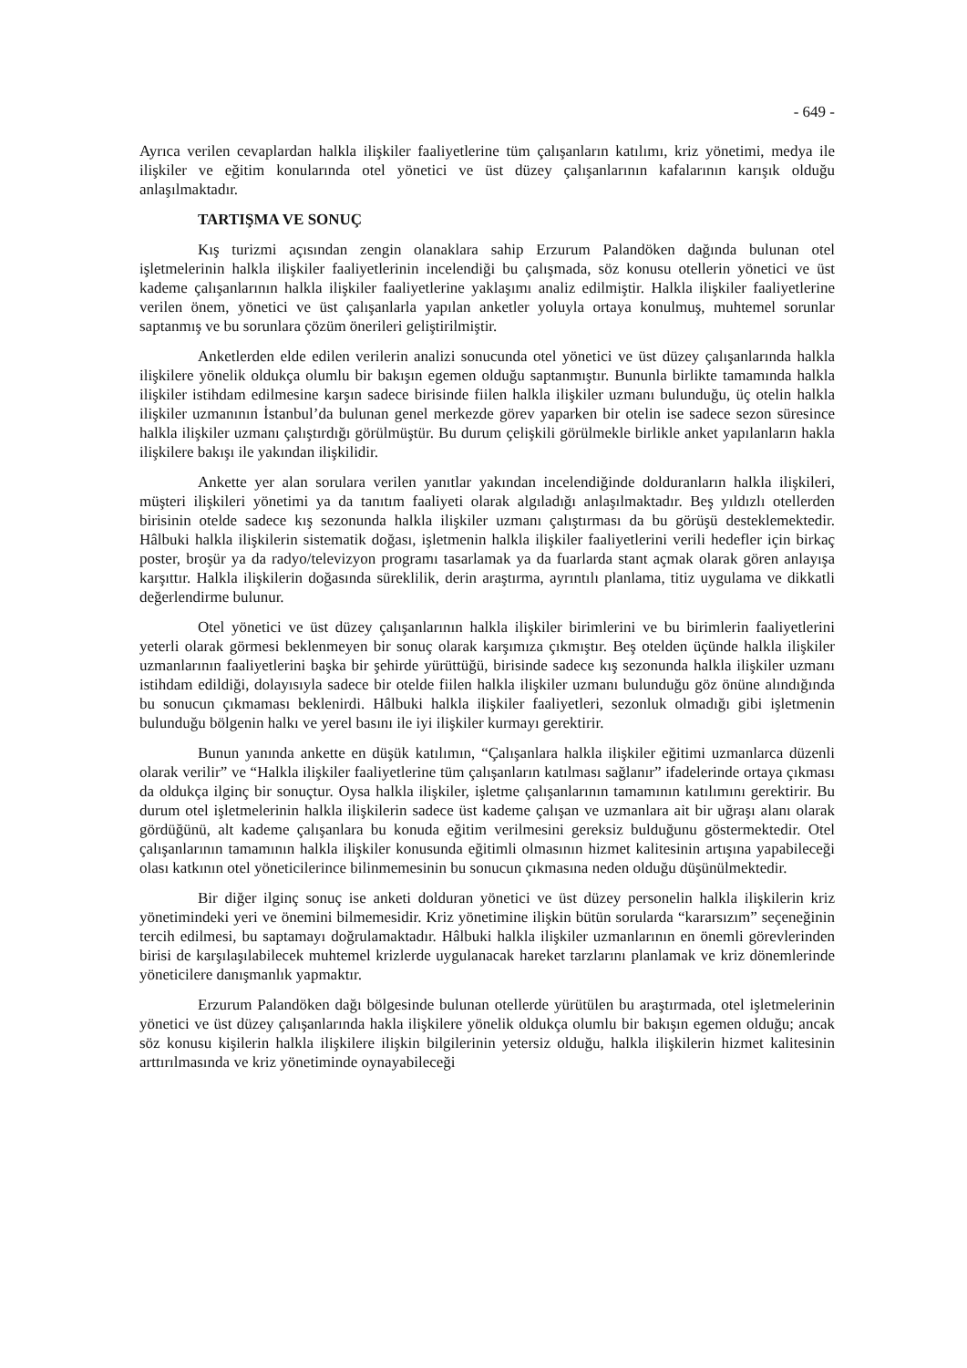- 649 -
Ayrıca verilen cevaplardan halkla ilişkiler faaliyetlerine tüm çalışanların katılımı, kriz yönetimi, medya ile ilişkiler ve eğitim konularında otel yönetici ve üst düzey çalışanlarının kafalarının karışık olduğu anlaşılmaktadır.
TARTIŞMA VE SONUÇ
Kış turizmi açısından zengin olanaklara sahip Erzurum Palandöken dağında bulunan otel işletmelerinin halkla ilişkiler faaliyetlerinin incelendiği bu çalışmada, söz konusu otellerin yönetici ve üst kademe çalışanlarının halkla ilişkiler faaliyetlerine yaklaşımı analiz edilmiştir. Halkla ilişkiler faaliyetlerine verilen önem, yönetici ve üst çalışanlarla yapılan anketler yoluyla ortaya konulmuş, muhtemel sorunlar saptanmış ve bu sorunlara çözüm önerileri geliştirilmiştir.
Anketlerden elde edilen verilerin analizi sonucunda otel yönetici ve üst düzey çalışanlarında halkla ilişkilere yönelik oldukça olumlu bir bakışın egemen olduğu saptanmıştır. Bununla birlikte tamamında halkla ilişkiler istihdam edilmesine karşın sadece birisinde fiilen halkla ilişkiler uzmanı bulunduğu, üç otelin halkla ilişkiler uzmanının İstanbul’da bulunan genel merkezde görev yaparken bir otelin ise sadece sezon süresince halkla ilişkiler uzmanı çalıştırdığı görülmüştür. Bu durum çelişkili görülmekle birlikle anket yapılanların hakla ilişkilere bakışı ile yakından ilişkilidir.
Ankette yer alan sorulara verilen yanıtlar yakından incelendiğinde dolduranların halkla ilişkileri, müşteri ilişkileri yönetimi ya da tanıtım faaliyeti olarak algıladığı anlaşılmaktadır. Beş yıldızlı otellerden birisinin otelde sadece kış sezonunda halkla ilişkiler uzmanı çalıştırması da bu görüşü desteklemektedir. Hâlbuki halkla ilişkilerin sistematik doğası, işletmenin halkla ilişkiler faaliyetlerini verili hedefler için birkaç poster, broşür ya da radyo/televizyon programı tasarlamak ya da fuarlarda stant açmak olarak gören anlayışa karşıttır. Halkla ilişkilerin doğasında süreklilik, derin araştırma, ayrıntılı planlama, titiz uygulama ve dikkatli değerlendirme bulunur.
Otel yönetici ve üst düzey çalışanlarının halkla ilişkiler birimlerini ve bu birimlerin faaliyetlerini yeterli olarak görmesi beklenmeyen bir sonuç olarak karşımıza çıkmıştır. Beş otelden üçünde halkla ilişkiler uzmanlarının faaliyetlerini başka bir şehirde yürüttüğü, birisinde sadece kış sezonunda halkla ilişkiler uzmanı istihdam edildiği, dolayısıyla sadece bir otelde fiilen halkla ilişkiler uzmanı bulunduğu göz önüne alındığında bu sonucun çıkmaması beklenirdi. Hâlbuki halkla ilişkiler faaliyetleri, sezonluk olmadığı gibi işletmenin bulunduğu bölgenin halkı ve yerel basını ile iyi ilişkiler kurmayı gerektirir.
Bunun yanında ankette en düşük katılımın, “Çalışanlara halkla ilişkiler eğitimi uzmanlarca düzenli olarak verilir” ve “Halkla ilişkiler faaliyetlerine tüm çalışanların katılması sağlanır” ifadelerinde ortaya çıkması da oldukça ilginç bir sonuçtur. Oysa halkla ilişkiler, işletme çalışanlarının tamamının katılımını gerektirir. Bu durum otel işletmelerinin halkla ilişkilerin sadece üst kademe çalışan ve uzmanlara ait bir uğraşı alanı olarak gördüğünü, alt kademe çalışanlara bu konuda eğitim verilmesini gereksiz bulduğunu göstermektedir. Otel çalışanlarının tamamının halkla ilişkiler konusunda eğitimli olmasının hizmet kalitesinin artışına yapabileceği olası katkının otel yöneticilerince bilinmemesinin bu sonucun çıkmasına neden olduğu düşünülmektedir.
Bir diğer ilginç sonuç ise anketi dolduran yönetici ve üst düzey personelin halkla ilişkilerin kriz yönetimindeki yeri ve önemini bilmemesidir. Kriz yönetimine ilişkin bütün sorularda “kararsızım” seçeneğinin tercih edilmesi, bu saptamayı doğrulamaktadır. Hâlbuki halkla ilişkiler uzmanlarının en önemli görevlerinden birisi de karşılaşılabilecek muhtemel krizlerde uygulanacak hareket tarzlarını planlamak ve kriz dönemlerinde yöneticilere danışmanlık yapmaktır.
Erzurum Palandöken dağı bölgesinde bulunan otellerde yürütülen bu araştırmada, otel işletmelerinin yönetici ve üst düzey çalışanlarında hakla ilişkilere yönelik oldukça olumlu bir bakışın egemen olduğu; ancak söz konusu kişilerin halkla ilişkilere ilişkin bilgilerinin yetersiz olduğu, halkla ilişkilerin hizmet kalitesinin arttırılmasında ve kriz yönetiminde oynayabileceği